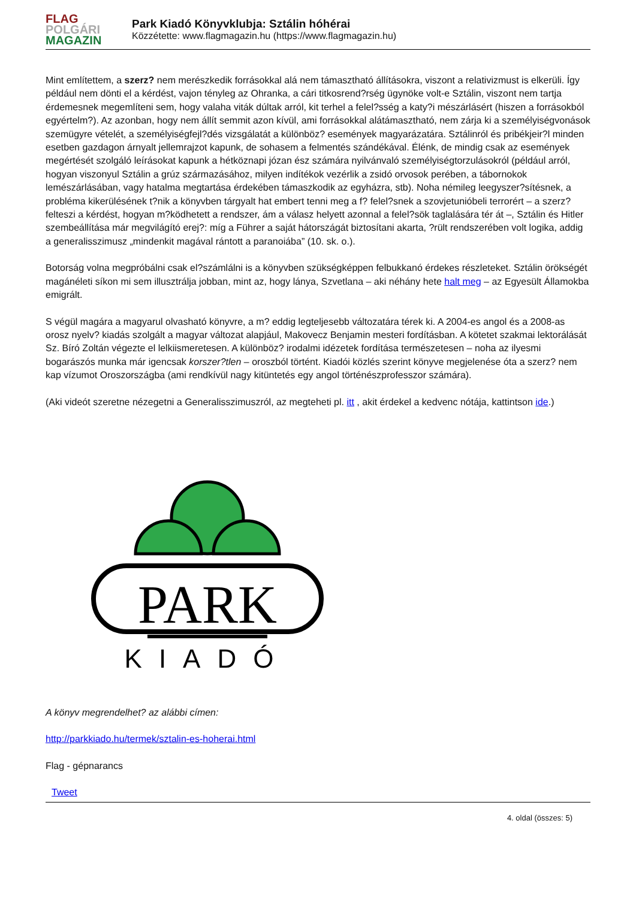FLAG
POLGÁRI
MAGAZIN
Park Kiadó Könyvklubja: Sztálin hóhérai
Közzétette: www.flagmagazin.hu (https://www.flagmagazin.hu)
Mint említettem, a szerz? nem merészkedik forrásokkal alá nem támasztható állításokra, viszont a relativizmust is elkerüli. Így például nem dönti el a kérdést, vajon tényleg az Ohranka, a cári titkosrend?rség ügynöke volt-e Sztálin, viszont nem tartja érdemesnek megemlíteni sem, hogy valaha viták dúltak arról, kit terhel a felel?sség a katy?i mészárlásért (hiszen a forrásokból egyértelm?). Az azonban, hogy nem állít semmit azon kívül, ami forrásokkal alátámasztható, nem zárja ki a személyiségvonások szemügyre vételét, a személyiségfejl?dés vizsgálatát a különböz? események magyarázatára. Sztálinról és pribékjeir?l minden esetben gazdagon árnyalt jellemrajzot kapunk, de sohasem a felmentés szándékával. Élénk, de mindig csak az események megértését szolgáló leírásokat kapunk a hétköznapi józan ész számára nyilvánvaló személyiségtorzulásokról (például arról, hogyan viszonyul Sztálin a grúz származásához, milyen indítékok vezérlik a zsidó orvosok perében, a tábornokok lemészárlásában, vagy hatalma megtartása érdekében támaszkodik az egyházra, stb). Noha némileg leegyszer?sítésnek, a probléma kikerülésének t?nik a könyvben tárgyalt hat embert tenni meg a f? felel?snek a szovjetunióbeli terrorért – a szerz? felteszi a kérdést, hogyan m?ködhetett a rendszer, ám a válasz helyett azonnal a felel?sök taglalására tér át –, Sztálin és Hitler szembeállítása már megvilágító erej?: míg a Führer a saját hátországát biztosítani akarta, ?rült rendszerében volt logika, addig a generalisszimusz „mindenkit magával rántott a paranoiába” (10. sk. o.).
Botorság volna megpróbálni csak el?számlálni is a könyvben szükségképpen felbukkanó érdekes részleteket. Sztálin örökségét magánéleti síkon mi sem illusztrálja jobban, mint az, hogy lánya, Szvetlana – aki néhány hete halt meg – az Egyesült Államokba emigrált.
S végül magára a magyarul olvasható könyvre, a m? eddig legteljesebb változatára térek ki. A 2004-es angol és a 2008-as orosz nyelv? kiadás szolgált a magyar változat alapjául, Makovecz Benjamin mesteri fordításban. A kötetet szakmai lektorálását Sz. Bíró Zoltán végezte el lelkiismeretesen. A különböz? irodalmi idézetek fordítása természetesen – noha az ilyesmi bogarászós munka már igencsak korszer?tlen – oroszból történt. Kiadói közlés szerint könyve megjelenése óta a szerz? nem kap vízumot Oroszországba (ami rendkívül nagy kitüntetés egy angol történészprofesszor számára).
(Aki videót szeretne nézegetni a Generalisszimuszról, az megteheti pl. itt , akit érdekel a kedvenc nótája, kattintson ide.)
PARK
KIADÓ
A könyv megrendelhet? az alábbi címen:
http://parkkiado.hu/termek/sztalin-es-hoherai.html
Flag - gépnarancs
Tweet
4. oldal (összes: 5)